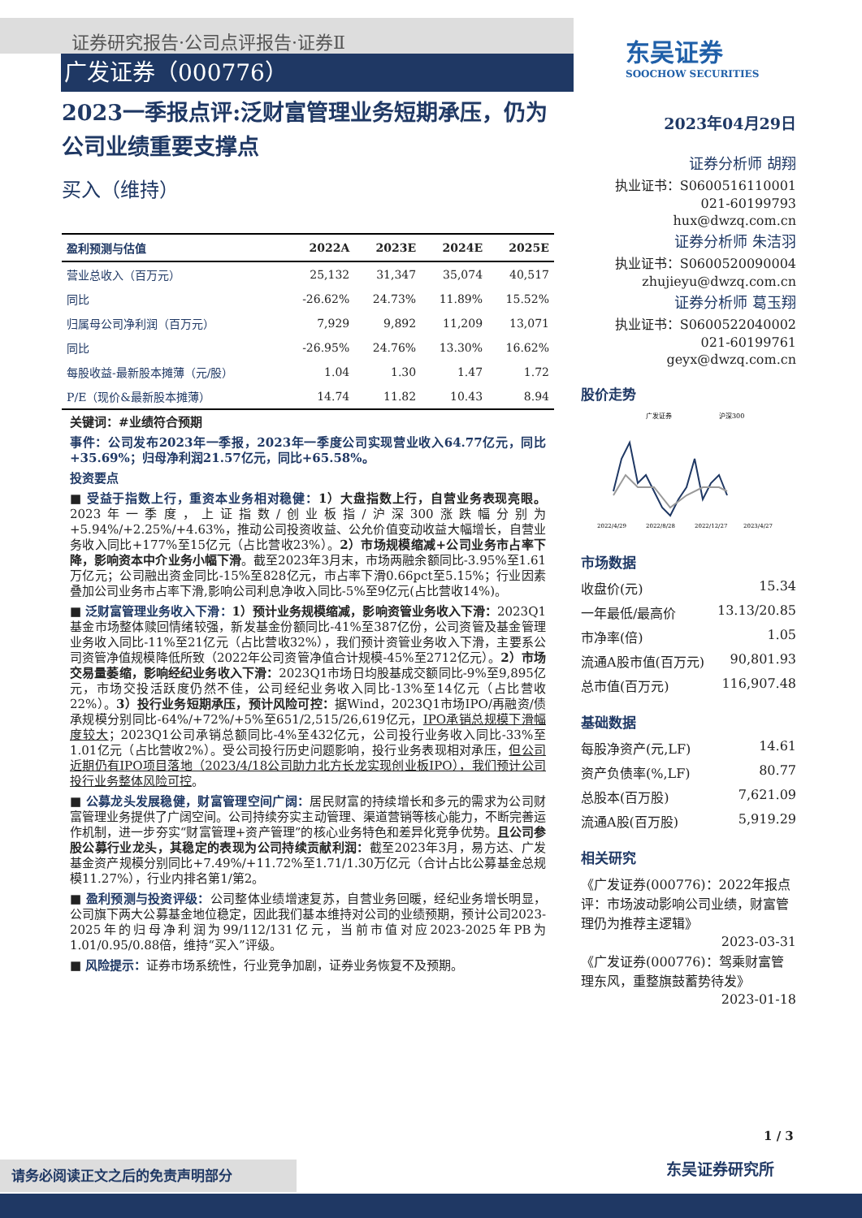证券研究报告·公司点评报告·证券Ⅱ
广发证券（000776）
东吴证券
SOOCHOW SECURITIES
2023一季报点评:泛财富管理业务短期承压，仍为公司业绩重要支撑点
买入（维持）
| 盈利预测与估值 | 2022A | 2023E | 2024E | 2025E |
| --- | --- | --- | --- | --- |
| 营业总收入（百万元） | 25,132 | 31,347 | 35,074 | 40,517 |
| 同比 | -26.62% | 24.73% | 11.89% | 15.52% |
| 归属母公司净利润（百万元） | 7,929 | 9,892 | 11,209 | 13,071 |
| 同比 | -26.95% | 24.76% | 13.30% | 16.62% |
| 每股收益-最新股本摊薄（元/股） | 1.04 | 1.30 | 1.47 | 1.72 |
| P/E（现价&最新股本摊薄） | 14.74 | 11.82 | 10.43 | 8.94 |
关键词：#业绩符合预期
事件：公司发布2023年一季报，2023年一季度公司实现营业收入64.77亿元，同比+35.69%；归母净利润21.57亿元，同比+65.58%。
投资要点
■ 受益于指数上行，重资本业务相对稳健：1）大盘指数上行，自营业务表现亮眼。2023年一季度，上证指数/创业板指/沪深300涨跌幅分别为+5.94%/+2.25%/+4.63%，推动公司投资收益、公允价值变动收益大幅增长，自营业务收入同比+177%至15亿元（占比营收23%）。2）市场规模缩减+公司业务市占率下降，影响资本中介业务小幅下滑。截至2023年3月末，市场两融余额同比-3.95%至1.61万亿元；公司融出资金同比-15%至828亿元，市占率下滑0.66pct至5.15%；行业因素叠加公司业务市占率下滑,影响公司利息净收入同比-5%至9亿元(占比营收14%)。
■ 泛财富管理业务收入下滑：1）预计业务规模缩减，影响资管业务收入下滑：2023Q1基金市场整体赎回情绪较强，新发基金份额同比-41%至387亿份，公司资管及基金管理业务收入同比-11%至21亿元（占比营收32%），我们预计资管业务收入下滑，主要系公司资管净值规模降低所致（2022年公司资管净值合计规模-45%至2712亿元）。2）市场交易量萎缩，影响经纪业务收入下滑：2023Q1市场日均股基成交额同比-9%至9,895亿元，市场交投活跃度仍然不佳，公司经纪业务收入同比-13%至14亿元（占比营收22%）。3）投行业务短期承压，预计风险可控：据Wind，2023Q1市场IPO/再融资/债承规模分别同比-64%/+72%/+5%至651/2,515/26,619亿元，IPO承销总规模下滑幅度较大；2023Q1公司承销总额同比-4%至432亿元，公司投行业务收入同比-33%至1.01亿元（占比营收2%）。受公司投行历史问题影响，投行业务表现相对承压，但公司近期仍有IPO项目落地（2023/4/18公司助力北方长龙实现创业板IPO），我们预计公司投行业务整体风险可控。
■ 公募龙头发展稳健，财富管理空间广阔：居民财富的持续增长和多元的需求为公司财富管理业务提供了广阔空间。公司持续夯实主动管理、渠道营销等核心能力，不断完善运作机制，进一步夯实“财富管理+资产管理”的核心业务特色和差异化竞争优势。且公司参股公募行业龙头，其稳定的表现为公司持续贡献利润：截至2023年3月，易方达、广发基金资产规模分别同比+7.49%/+11.72%至1.71/1.30万亿元（合计占比公募基金总规模11.27%），行业内排名第1/第2。
■ 盈利预测与投资评级：公司整体业绩增速复苏，自营业务回暖，经纪业务增长明显，公司旗下两大公募基金地位稳定，因此我们基本维持对公司的业绩预期，预计公司2023-2025年的归母净利润为99/112/131亿元，当前市值对应2023-2025年PB为1.01/0.95/0.88倍，维持“买入”评级。
■ 风险提示：证券市场系统性，行业竞争加剧，证券业务恢复不及预期。
2023年04月29日
证券分析师 胡翔
执业证书：S0600516110001
021-60199793
hux@dwzq.com.cn
证券分析师 朱洁羽
执业证书：S0600520090004
zhujieyu@dwzq.com.cn
证券分析师 葛玉翔
执业证书：S0600522040002
021-60199761
geyx@dwzq.com.cn
股价走势
广发证券
沪深300
2022/4/29
2022/8/28
2022/12/27
2023/4/27
市场数据
收盘价(元) 15.34
一年最低/最高价 13.13/20.85
市净率(倍) 1.05
流通A股市值(百万元) 90,801.93
总市值(百万元) 116,907.48
基础数据
每股净资产(元,LF) 14.61
资产负债率(%,LF) 80.77
总股本(百万股) 7,621.09
流通A股(百万股) 5,919.29
相关研究
《广发证券(000776)：2022年报点评：市场波动影响公司业绩，财富管理仍为推荐主逻辑》
2023-03-31
《广发证券(000776)：驾乘财富管理东风，重整旗鼓蓄势待发》
2023-01-18
1 / 3
东吴证券研究所
请务必阅读正文之后的免责声明部分